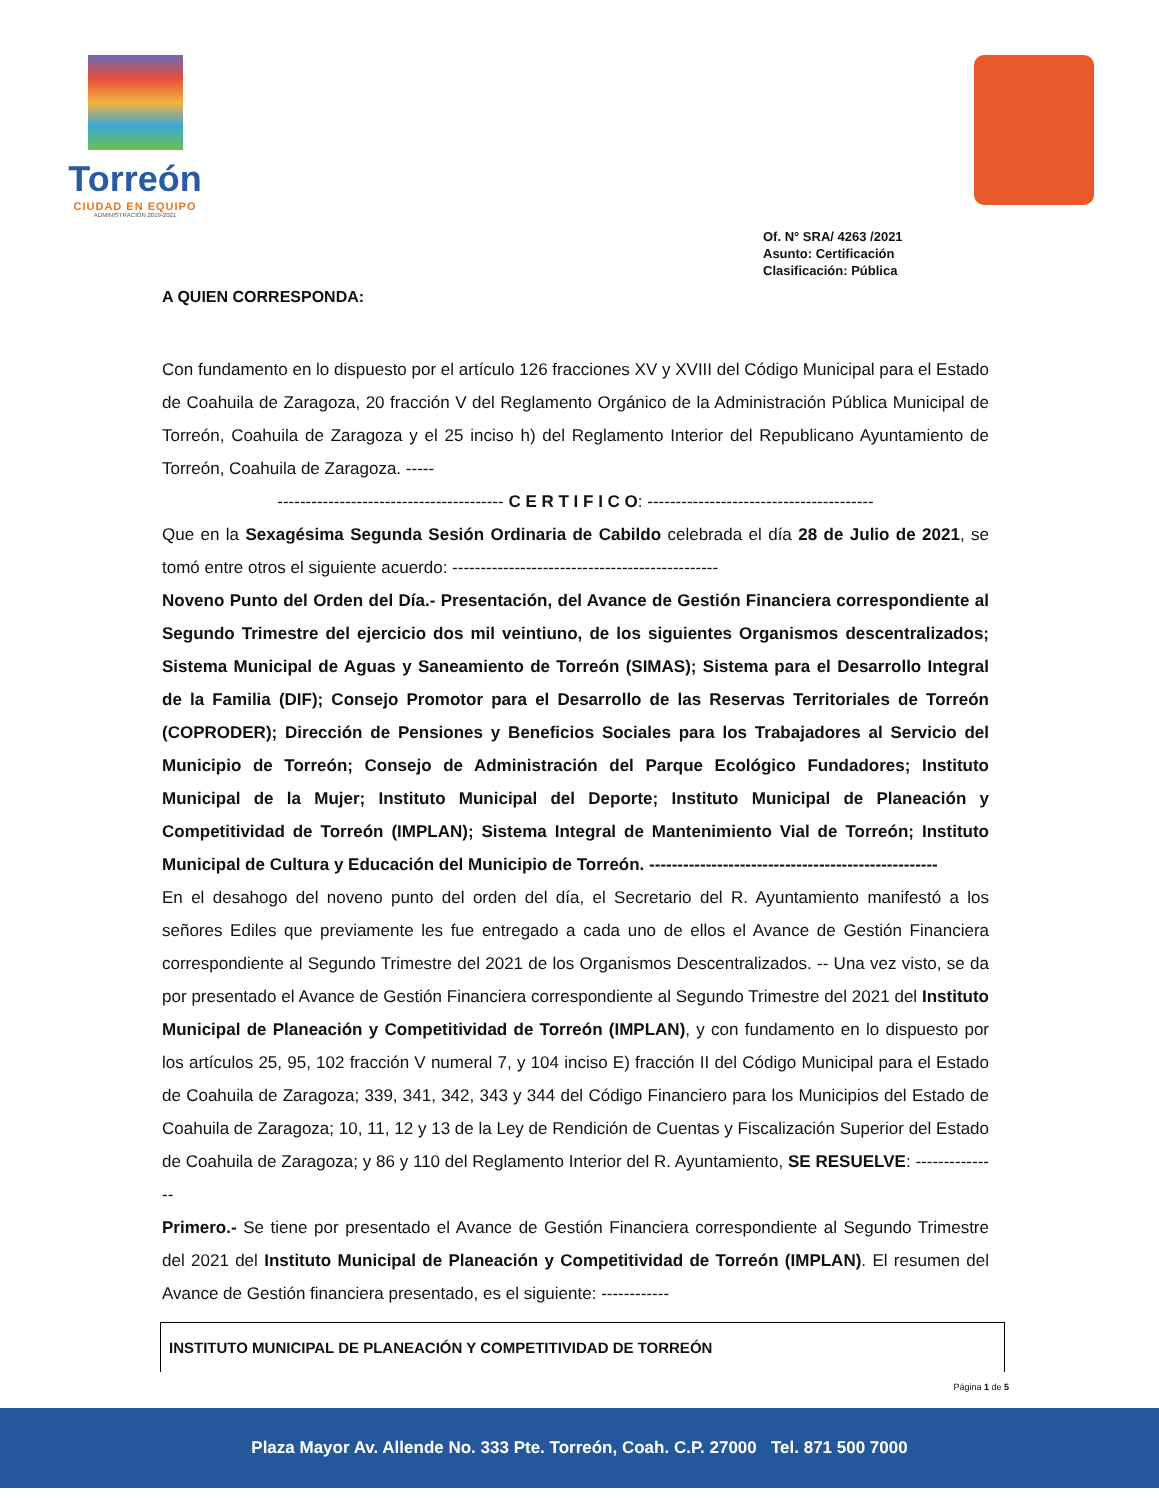Torreón
CIUDAD EN EQUIPO
ADMINISTRACIÓN 2019-2021
Of. N° SRA/ 4263 /2021
Asunto: Certificación
Clasificación: Pública
A QUIEN CORRESPONDA:
Con fundamento en lo dispuesto por el artículo 126 fracciones XV y XVIII del Código Municipal para el Estado de Coahuila de Zaragoza, 20 fracción V del Reglamento Orgánico de la Administración Pública Municipal de Torreón, Coahuila de Zaragoza y el 25 inciso h) del Reglamento Interior del Republicano Ayuntamiento de Torreón, Coahuila de Zaragoza. -----
---------------------------------------- C E R T I F I C O: ----------------------------------------
Que en la Sexagésima Segunda Sesión Ordinaria de Cabildo celebrada el día 28 de Julio de 2021, se tomó entre otros el siguiente acuerdo: -----------------------------------------------
Noveno Punto del Orden del Día.- Presentación, del Avance de Gestión Financiera correspondiente al Segundo Trimestre del ejercicio dos mil veintiuno, de los siguientes Organismos descentralizados; Sistema Municipal de Aguas y Saneamiento de Torreón (SIMAS); Sistema para el Desarrollo Integral de la Familia (DIF); Consejo Promotor para el Desarrollo de las Reservas Territoriales de Torreón (COPRODER); Dirección de Pensiones y Beneficios Sociales para los Trabajadores al Servicio del Municipio de Torreón; Consejo de Administración del Parque Ecológico Fundadores; Instituto Municipal de la Mujer; Instituto Municipal del Deporte; Instituto Municipal de Planeación y Competitividad de Torreón (IMPLAN); Sistema Integral de Mantenimiento Vial de Torreón; Instituto Municipal de Cultura y Educación del Municipio de Torreón. ---------------------------------------------------
En el desahogo del noveno punto del orden del día, el Secretario del R. Ayuntamiento manifestó a los señores Ediles que previamente les fue entregado a cada uno de ellos el Avance de Gestión Financiera correspondiente al Segundo Trimestre del 2021 de los Organismos Descentralizados. -- Una vez visto, se da por presentado el Avance de Gestión Financiera correspondiente al Segundo Trimestre del 2021 del Instituto Municipal de Planeación y Competitividad de Torreón (IMPLAN), y con fundamento en lo dispuesto por los artículos 25, 95, 102 fracción V numeral 7, y 104 inciso E) fracción II del Código Municipal para el Estado de Coahuila de Zaragoza; 339, 341, 342, 343 y 344 del Código Financiero para los Municipios del Estado de Coahuila de Zaragoza; 10, 11, 12 y 13 de la Ley de Rendición de Cuentas y Fiscalización Superior del Estado de Coahuila de Zaragoza; y 86 y 110 del Reglamento Interior del R. Ayuntamiento, SE RESUELVE: ---------------
Primero.- Se tiene por presentado el Avance de Gestión Financiera correspondiente al Segundo Trimestre del 2021 del Instituto Municipal de Planeación y Competitividad de Torreón (IMPLAN). El resumen del Avance de Gestión financiera presentado, es el siguiente: ------------
| INSTITUTO MUNICIPAL DE PLANEACIÓN Y COMPETITIVIDAD DE TORREÓN |
| --- |
Página 1 de 5
Plaza Mayor Av. Allende No. 333 Pte. Torreón, Coah. C.P. 27000 Tel. 871 500 7000